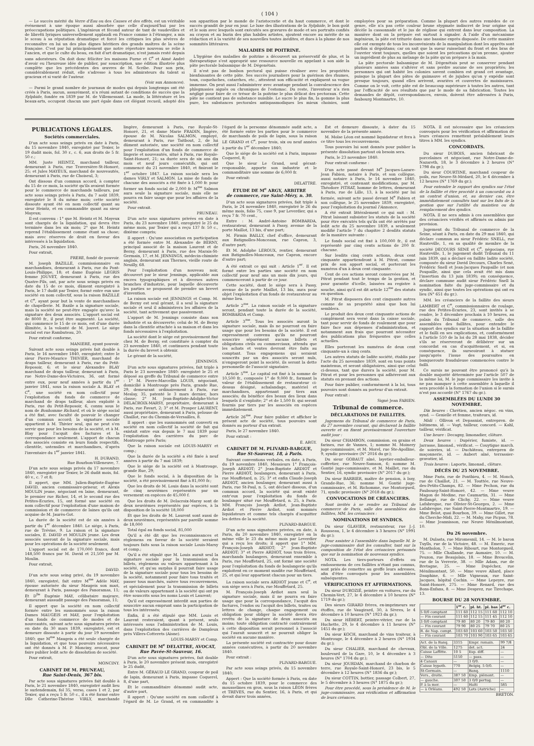( 104 )
— Le succès mérité du Verre d'Eau ou des Causes et des effets, est un véritable événement à une époque aussi absorbée que celle d'aujourd'hui par les préoccupations politiques. L'ingénieux et fécond auteur de tant de vaudevilles et de libretti lyriques universellement applaudi en France comme à l'étranger, a mis le sceau à sa réputation dramatique et forcé les critiques les plus sévères de reconnaître en lui un des plus dignes héritiers des grands maîtres de la scène française. C'est par lui principalement que notre répertoire nouveau se relie à l'ancien, et que le culte du beau, en fait d'art dramatique, n'est jamais resté depuis sans adorateurs. On doit donc féliciter les maisons Furne et C<sup>e</sup> et Aimé André d'avoir eu l'heureuse idée de publier, par souscription, une édition illustrée plus complète que les précédentes des œuvres de M. Scribe. Pour son prix, considérablement réduit, elle s'adresse à tous les admirateurs du talent si gracieux et si varié de l'auteur.
(Voir aux Annonces).
— Parmi le grand nombre de journaux de modes qui depuis longtemps ont été créés à Paris, aucun, assurément, n'a réuni autant de conditions de succès que la Sylphide, fondée en 1839 par M. de Villemessant. La mode, la littérature et les beaux-arts, occupent chacun une part égale dans cet élégant recueil, adopté dès son apparition par le monde de l'aristocratie et du haut commerce, et dont le succès grandit de jour en jour. Le luxe des illustrations de la Sylphide, le bon goût et le soin avec lesquels sont exécutés ses gravures de mode et ses portraits confiés au crayon et au burin des plus habiles artistes, ajoutent encore au mérite de sa rédaction et à la variété de ses nouvelles toutes inédites, et dues à la plume de nos sommités littéraires.
MALADIES DE POITRINE.
L'hygiène des maladies de poitrine a découvert un préservatif de plus, et la thérapeutique s'est approprié une ressource nouvelle en appelant à son aide la pâte pectorale balsamique de M. Dégenétais.
Il n'est pas de bonbon pectoral qui puisse rivaliser avec les propriétés bienfaisantes de cette pâte. Ses succès journaliers pour la guérison des rhumes, toux, coqueluches, catarrhes, etc., attestent son efficacité et expliquent sa vogue immense. On peut aussi l'administrer avec avantage pendant la convalescence des phlegmasies aiguës ou chroniques de l'estomac. Du reste, l'inventeur n'a rien négligé pour faire de ce trésor de la poitrine le plus délicat des pectoraux. Cette pâte ne contient pas de substance nuisible. Le sucre le plus fin, la gomme la plus pure, les substances pectorales antispasmodiques les mieux choisies, sont employées pour sa préparation. Comme la plupart des autres remèdes de ce genre, elle n'a pas cette couleur brune stygmate indiscret de leur origine qui décèle la cassonnade et le jus de réglisse qui entrent dans leur composition. La manière dont on la prépare est surtout à signaler. A l'aide d'un mécanisme ingénieux, la pâte est triturée dans une bassine exprès disposée. De cette manière elle est exempte de tous les inconvénients de la manipulation dont les apprêts sont parfois si dégoûtans; car on sait que la sueur ruisselant du front et des bras de l'ouvrier vient toujours, quelles que soient les précautions qu'on prenne, ajouter un ingrédient de plus au mélange de la pâte qu'on prépare à la main.
La pâte pectorale balsamique de M. Dégenétais peut se conserver pendant plusieurs années sans s'altérer et sans perdre aucune de ses propriétés; les personnes qui ont habité les colonies savent combien est grand cet avantage, puisque la plupart des pâtes de guimauve et de jujubes qu'on y expédie sont presque toujours, quand elles arrivent, avariées et couvertes de moisissures. Comme on le voit, cette pâte est de beaucoup supérieure à toutes les autres, tant par l'efficacité de ses résultats que par le mode de sa fabrication. Toutes les demandes de dépôt, correspondances, envois, doivent être adressées à Paris, faubourg Montmartre, 10.
PUBLICATIONS LÉGALES.
Sociétés commerciales.
D'un acte sous seings privés en date à Paris, du 15 novembre 1840, enregistré par Texier, le 19 dudit mois, fol. 30 r., c. 6, aux droits de 5 fr. 50 c.;
MM. Juste HEINTZ, marchand tailleur, demeurant à Paris, rue Traversière-St-Honoré, 25; et Jules MAYEUX, marchand de nouveautés, demeurant à Paris, rue de Choiseul, 3;
Ont dissous d'un commun accord, à compter du 15 de ce mois, la société qu'ils avaient formée pour le commerce de marchands tailleurs, par acte sous seings privés à Paris, du 7 août 1839, enregistré le 8 du même mois; cette société dissoute ayant été en nom collectif quant au sieur Heintz, et en commandite quant au sieur Mayeux;
Il est convenu : 1° que M. Heintz et M. Mayeux sont chargés de la liquidation, qui devra être terminée dans les six mois; 2° que M. Heintz reprend l'établissement comme étant sa chose; mais avec réserves de droit en faveur des intéressés à la liquidation.
Paris, 26 novembre 1840.
Pour extrait,
FRERE, fondé de pouvoir.
M. Joseph BAZILLE, commissionnaire en marchandises, demeurant à Paris, rue du Pont-Louis-Philippe, 18; et dame Eugénie LEGRIS femme JOUVET, demeurant à Paris, rue des Quatre-Fils, ont, par acte sous seings privés en date du 15 de ce mois, dûment enregistré à Paris, le 17 dudit par Texier, formé entre eux une société en nom collectif, sous la raison BAZILLE et C<sup>e</sup>, ayant pour but la vente de marchandises de chapellerie. M. Bazile a la signature sociale, mais la société ne peut-être engagée qu'avec la signature des deux associés. L'apport social est de 8000 fr., il peut être augmenté. La société, qui commence le 15 de ce mois, est d'une durée illimitée, à la volonté de M. Jouvet. Le siége social est rue Rambuteau, 20.
Pour extrait conforme,
MANIERE, ayant pouvoir.
Suivant acte sous seings privés fait double à Paris, le 16 novembre 1840, enregistré; entre le sieur Pierre-Maurice THIVIER, marchand de draps tailleur, demeurant à Paris, rue du Petit-Reposoir, 6; et le sieur Alexandre BLAY marchand de draps tailleur, demeurant à Paris, rue Notre-Dame-des-Victoires, 36, ont formé entre eux, pour neuf années à partir du 1<sup>er</sup> janvier 1841, sous la raison sociale A. BLAY et C<sup>e</sup>, une société en nom collectif pour l'exploitation du fonds de commerce de marchand de draps tailleur, alors exploité à Paris, rue du Petit-Reposoir, 6, connu sous le nom de Bonhomme Richard, et où le siége social a été fixé, avec faculté de pouvoir le changer d'un commun accord; la signature sociale appartient à M. Thivier seul, qui ne peut s'en servir que pour les besoins de la société, et à M. Blay pour l'acquit des factures et la correspondance seulement. L'apport de chacun des associés consiste en leurs fonds respectifs, clientèle, ustensiles et marchandises, d'après l'inventaire du 1<sup>er</sup> janvier 1841.
H. DURAND,
Rue Bourbon-Villeneuve, 7.
D'un acte sous seings privés du 17 novembre 1840, enregistré par Texier, le 26 dudit mois, fol. 40 v., c. 7 et 8;
Il appert, que MM. Julien-Baptiste-Eugène DAVID, ancien commissaire-priseur, et Alexis MOULIN jeune, négociant en laine, demeurant, le premier rue Richer, 14, et le second rue des Petites-Ecuries, 15, ont formé une société en nom collectif pour l'exploitation d'une maison de commission et de commerce de laines qu'ils ont acquise de M. Jaurès-Got.
La durée de la société est de six années à partir du 1<sup>er</sup> décembre 1840. Le siége, à Paris, rue de Trévise, 9. La raison et la signature sociales, E. DAVID et MOULIN jeune. Les deux associés useront de la signature sociale, mais pour les opérations de la société seulement.
L'apport social est de 170,000 francs, dont 148,500 francs par M. David et 21,500 par M. Moulin.
Pour extrait,
DAVID.
D'un acte sous seing privé, du 19 novembre 1840, enregistré, fait entre M<sup>me</sup> Adèle MAY, épouse autorisée du sieur Maugeis son mari, demeurant à Paris, passage des Panoramas, 11; Et D<sup>lle</sup> Eugénie MAY, célibataire majeure, demeurant aussudit passage des Panoramas, 11;
Il appert que la société en nom collectif formée entre les susnommés sous la raison Dames MAUGEIS et MAY, pour l'exploitation d'un fonds de commerce de modes et de nouveautés, suivant acte sous signatures privées en date du 30 mars 1839, enregistré, est et demeure dissoute à partir du jour 19 novembre 1840; que M<sup>me</sup> Maugeis a été seule chargée de la liquidation, et que tous pouvoirs nécessaires ont été donnés à M. P. Monciny, avocat, pour faire publier ledit acte de dissolution de société.
Pour extrait,
MONCINY.
CABINET DE M. PRUNEAU,
Rue Saint-Denis, 367 bis.
Par acte sous signatures privées fait double à Paris, le 21 novembre 1840, enregistré audit lieu le surlendemain, fol 35, verso, cases 1 et 2, par Texier, qui a reçu 5 fr. 50 c., il a été formé entre Dlle Catherine-Thérèse VIRLY, marchande lingère, demeurant à Paris, rue Royale-St-Honoré, 21, et dame Marie FRADIN, lingère, épouse de M. Nicolas SALMON, employé, demeurant à Paris, rue Taitbout, 2, de lui dûment autorisée, une société en nom collectif pour l'exploitation d'un fonds de commerce de lingerie et nouveautés, situé à Paris, rue Royale-Saint-Honoré, 21; sa durée sera de six ans dix mois et neuf jours consécutifs, qui ont commencé du 21 novembre 1840, et finiront le 1<sup>er</sup> octobre 1847. La raison sociale sera les dames VIRLY et SALMON. La mise de fonds de chacune des associés a été fixée à 1,000 fr. pour former un fonds social de 2,000 fr. M<sup>me</sup> Salmon aura seule la signature sociale, mais elle ne pourra en faire usage que pour les affaires de la société.
Pour extrait.
PRUNEAU.
D'un acte sous signatures privées en date à Paris, du 23 novembre 1840, enregistré le 25 du même mois, par Texier qui a reçu 137 fr. 50 c., dixième compris;
Il appert : Qu'une association en participation a été formée entre M. Alexandre de BERNY, principal associé de la maison Laurent et de Berny, demeurant à Paris, rue des Marais-St-Germain, 17, et M. JENNINGS, médecin-chimiste anglais, demeurant aux Thernes, vieille route de Neuilly, 68.
Pour l'exploitation d'un nouveau noir, découvert par le sieur Jennings, applicable aux encres typographiques et à diverses autres branches d'industrie, pour laquelle découverte les parties se proposent de prendre un brevet d'invention.
La raison sociale est JENNINGS et Comp. M. de Berny est seul gérant, il a seul la signature sociale et seul il administrera les affaires de la société, tant activement que passivement.
L'apport de M. Jennings consiste dans son industrie et sa découverte; celui de M. de Berny dans la clientèle attachée à sa maison et dans les fonds nécessaires à l'exploitation.
La société dont le siége est provisoirement fixé chez M. de Berny, est constituée à compter du 23 novembre 1840, et continuera pendant toute la durée du brevet à obtenir.
Le gérant de la société,
JENNINGS.
D'un acte sous signatures privées, fait triple à Paris le 23 novembre 1840: enregistré le 25 et déposé au greffe du Tribunal de commerce entre : 1° M. Pierre-Marcellin LOUIS, négociant, domicilié à Montrouge près Paris, grande Rue, 29, demeurant ordinairement à Paris, rue Meslay, 35, patenté le 3 mars dernier, hors classe; 2° M. Jean-Baptiste-Adolphe-Victor DELACROIX-MARSY, propriétaire, demeurant à Paris, rue Favart, 2; 3° et M. Prosper LAURENT, aussi propriétaire, demeurant à Paris, pelouse de Chaillot, rue du Chemin-de-Versailles, 8.
Il appert : que les susnommés ont converti en société en nom collectif la société de fait qui existait entre eux depuis le 7 mai 1839 pour l'exploitation des carrières du parc de Montrouge près Paris;
Que la raison sociale est LOUIS-MARSY et comp.;
Que la durée de la société a été fixée à neuf années à partir du 7 mai 1839;
Que le siége de la société est à Montrouge, grande Rue, 29;
Que le fonds social, à la disposition de la société, a été provisoirement fixé à 81,000 fr.;
Que les droits de M. Louis dans la société sont de cinq neuvièmes représentés par un versement en espèces de 45,000 f.
Que les droits de M. Delacroix-Marsy sont de deux neuvièmes représentés par espèces, à la disposition de la société 18,000
Et que les droits de M. Laurent sont aussi de deux neuvièmes, représentés par pareille somme de 18,000
Total égal au fonds social, 81,000
Qu'il a été dit que les reconnaissances et règlemens en faveur de la société seraient toujours faits sous la raison sociale Louis-Marsy et comp.;
Qu'il a été stipulé que M. Louis aurait seul la signature sociale pour la transmission des billets, règlemens ou valeurs appartenant à la société, et qu'au surplus il pourrait faire usage de la signature sociale pour tous les besoins de la société, notamment pour faire tous traités et passer tous marchés, suivre tous recouvremens, et spécialement pour la transmission de billets ou de valeurs appartenant à la société qui ont pu être souscrits sous les noms Louis et Laurent;
Qu'il est expressément interdit aux parties de souscrire aucun emprunt sans la participation de tous les intéressés;
Enfin, il a été stipulé que MM. Louis et Laurent resteraient, quant à présent, seuls intéressés sous l'administration de M. Louis, dans l'exploitation des carrières de Dampleux près Villers-Cotterets (Aisne).
LOUIS-MARSY et Comp.
CABINET DE M<sup>e</sup> DELATTRE, AVOCAT,
Rue Pavée-St-Sauveur, 16.
D'un acte sous signatures privées, fait double à Paris, le 20 novembre présent mois, enregistré le 25 dudit,
Entre M. GÉRAUD LE GRAND, coupeur de poil de lapin, demeurant à Paris, impasse Coquerel, 8, d'une part,
Et le commanditaire dénommé audit acte, d'autre part,
Il appert : Qu'une société en nom collectif à l'égard de M. Le Grand, et en commandite à l'égard de la personne dénommée audit acte, a été formée entre les parties pour le commerce de marchands de poils de lapin, sous la raison LE GRAND et C<sup>e</sup>, pour trois, six ou neuf années à partir du 1<sup>er</sup> décembre 1840;
Que le siége de la société est à Paris, impasse Coquerel, 8;
Que le sieur Le Grand, seul gérant-responsable, apporte son industrie et le commanditaire une somme de 6,000 fr.
Pour extrait:
DELATTRE.
ÉTUDE DE M<sup>e</sup> ARGY, ARBITRE
de commerce, rue Saint-Méry, n. 30.
D'un acte sous signatures privées, fait triple à Paris, le 24 novembre 1840, enregistré le 26 du même mois, folio 75, case 9, par Leverdier, qui a reçu 7 fr. 70 cent.,
Entre : M. André-Antoine BOMBARDA, restaurateur, demeurant à Passy, avenue de la porte Maillot, 13 bis, d'une part;
M. Firmin BAILLY, chef d'office, demeurant aux Batignolles-Monceaux, rue Capron, 3, d'autre part;
Et M. Adolphe LEROUX, rentier, demeurant aux Batignolles-Monceaux, rue Capron, encore d'autre part;
A été extrait ce qui suit : Article 1<sup>er</sup>. Il est formé entre les parties une société en nom collectif pour neuf ans un mois dix jours, qui commenceront à partir de ce jour.
Cette société, dont le siége sera à Passy, avenue de la porte Maillot, 13 bis, aura pour objet l'exploitation d'un fonds de restaurateur au même lieu.
Article 2<sup>me</sup>. La raison sociale et la signature seront, pendant toute la durée de la société, BOMBARDA et Comp.
Article 3<sup>me</sup>. Tous les associés auront la signature sociale, mais ils ne pourront en faire usage que pour les besoins de la société. Il est expressément convenu qu'ils ne pourront souscrire séparément aucuns billets et obligations civils ou commerciaux, attendu que les achats et ventes devront être faits au comptant. Tous engagemens qui seraient souscrits par un des associés seront nuls, n'engageront point la société, ils seront la dette personnelle de l'associé signataire.
Article 5<sup>me</sup>. Le capital est fixé à la somme de 10,500 fr., composée 1° de 9,000 fr., formant la valeur de l'établissement de restaurateur ci-dessus désigné, achalandage, matériel et marchandises, appartenant par tiers aux associés; du bénéfice des beaux des lieux dans lesquels il s'exploite; 2° et de 1,500 fr. qui seront fournis par tiers par les associés en espèces immédiatement.
Article 26<sup>me</sup>. Pour faire publier et afficher le présent acte de société, tous pouvoirs sont donnés au porteur d'un extrait.
Paris, le 27 novembre 1840.
Pour extrait :
E. ARGY.
CABINET DE M. PLIVARD-BARGUE,
Rue St-Sauveur, 18, à Paris.
Suivant conventions verbales, en date, à Paris, du 19 novembre 1840, Messieurs 1° François-Joseph ARDIOT; 2° Jean-Baptiste ARDIOT et Pierre ARDIOT, boulangers, demeurant à Paris, rue Mouffetard, n. 25; 3° et enfin Claude-Joseph ARDIOT, ancien boulanger, demeurant aussi à Paris, rue St-Paul, n. 5, ont déclaré dissous, d'un commun accord, la société qui avait existé entr'eux pour l'exploitation du fonds de boulanger situé rue Mouffetard, n. 25, à Paris. MM. François Joseph Ardiot, Jean-Baptiste Ardiot et Pierre Ardiot, sont nommés liquidateurs et comme tels chargés d'acquitter les dettes de la société.
PLIVARD-BARGUE.
D'un acte sous signatures privées, en date, à Paris, du 20 novembre 1840, enregistré en la même ville le 23 du même mois par Leverdier qui a reçu les droits; il appert que 1° MM. François-Joseph ARDIOT; 2° Jean-Baptiste ARDIOT; 3° et Pierre ARDIOT, tous trois frères, marchands boulangers, demeurant ensemble à Paris, rue Mouffetard, 25, ont formé une société pour l'exploitation du fonds de boulangerie qu'ils exploitent en ce moment susdite rue Mouffetard, 25, et qui leur appartient chacun pour un tiers.
La raison sociale sera ARDIOT jeune et C<sup>e</sup>, et son siége sera à Paris, rue Mouffetard, 25.
M. François-Joseph Ardiot aura seul la signature sociale, mais il ne pourra en faire usage que pour la correspondance, l'acquit des factures, l'endos ou l'acquit des billets, traites ou lettres de change, chaque engagement ou obligation pour obliger la société devra être revêtu de la signature de deux associés au moins; toute obligation contracté contrairement à cette disposition serait personnel à l'associé qui l'aurait souscrit et ne pourrait obliger la société en aucune manière.
La présente société est contractée pour douze années consécutives, à partir du 20 novembre 1840.
Pour extrait :
PLIVARD-BARGUE.
Par acte sous seings privés, du 15 novembre 1840;
Appert : Que la société formée à Paris, en date du 15 octobre 1839, pour le commerce des mousselines en gros, sous la raison LÉON frères et TREVES, rue du Sentier, 16, à Paris, et qui devait durer trois années,
Est et demeure dissoute, à dater du 15 novembre de la présente année.
M. Moïse Léon est nommé liquidateur et fera à ce titre tous les recouvremens.
Tous pouvoirs lui sont donnés pour publier la présente dissolution partout où besoin sera.
Paris, le 23 novembre 1840.
Pour extrait conforme :
D'un acte passé devant M<sup>e</sup> Jacques-Lazare-Jean Fabien, notaire à Paris, et son collègue, aussi notaire à Paris, le 14 novembre 1840, enregistré, et contenant modifications, par M. Théodore PITRAT, homme de lettres, demeurant à Paris, rue de Lille, 13, à la société par lui formée, suivant acte passé devant M<sup>e</sup> Fabien et son collègue, le 25 novembre 1839, enregistré, pour l'exploitation du journal l'Annonce,
A été extrait littéralement ce qui suit : M. Pitrat laissant subsister les statuts de la société pour être exécutés tels qu'ils ont été arrêtés par ledit acte du 25 novembre 1839, a seulement modifié l'article 7 du chapitre 2 desdits statuts de la manière suivante :
Le fonds social est fixé à 100,000 fr., il est représenté par cinq cents actions de 200 fr. chacune.
Sur lesdits cinq cents actions, deux cent cinquante appartiendront à M. Pitrat, comme prix de son apport social, et porteront les numéros d'un à deux cent cinquante.
Cent de ces actions seront conservées par M. Pitrat pendant tout le temps de la gestion, et pour garantie d'icelle, laissées au registre à souche, ainsi qu'il est dit article 12<sup>me</sup> des statuts en question.
M. Pitrat disposera des cent cinquante autres comme de sa propriété ainsi que bon lui semblera.
Le produit des deux cent cinquante actions de complément sera versé dans la caisse sociale, tant pour servir de fonds de roulement que pour faire face aux dépenses d'administration, et notamment aux frais que pourront nécessiter des publications plus fréquentes que celles actuelles.
Elles porteront les numéros de deux cent cinquante-un à cinq cents.
Les autres statuts de ladite société, établis par l'acte du 25 novembre 1839, sont en tous points maintenus, et seront obligatoires, ainsi que celui ci-dessus, tant que durera la société, pour M. Pitrat et pour les personnes qui adhéreront aux statuts en prenant des actions.
Pour faire publier, conformément à la loi, tous pouvoirs sont donnés au porteur d'un extrait.
Pour extrait :
Signé Jean FABIEN.
Tribunal de commerce.
DÉCLARATIONS DE FAILLITES.
Jugemens du Tribunal de commerce de Paris, du 27 novembre courant, qui déclarent la faillite ouverte et en fixent provisoirement l'ouverture audit jour :
Du sieur CHAMBON, commission. en grains et farines, rue de Vannes, 1; nomme M. Moinery juge-commissaire, et M. Morel, rue Ste-Apolline, 9, syndic provisoire (N° 2016 du gr.);
Du sieur GOBAUT aîné, layetier-emballeur-coffretier, rue Neuve-Samson, 6; nomme M. Gontié juge-commissaire, et M. Maillet, rue du Sentier, 16, syndic provisoire (N° 2017 du gr.);
Du sieur BARBIER, maître de pension, à Issy, Grande-Rue, 36; nomme M. Gontié juge-commissaire, et M. Richomme, rue Montorgueil, 71, syndic provisoire (N° 2018 du gr.);
CONVOCATIONS DE CRÉANCIERS.
Sont invités à se rendre au Tribunal de commerce de Paris, salle des assemblées des faillites, MM. les créanciers :
NOMINATIONS DE SYNDICS.
Du sieur GLAVIER, restaurateur, rue J.-J. Rousseau, 1, le 4 décembre à 3 heures (N° 1991 du gr.);
Pour assister à l'assemblée dans laquelle M. le juge-commissaire doit les consulter, tant sur la composition de l'état des créanciers présumés que sur la nomination de nouveaux syndics.
NOTA. Les tiers-porteurs d'effets ou endossemens de ces faillites n'étant pas connus, sont priés de remettre au greffe leurs adresses, afin d'être convoqués pour les assemblées subséquentes.
VÉRIFICATIONS ET AFFIRMATIONS.
Du sieur DUROZIÉ, peintre en voitures, rue du Chemin-Vert, 27, le 4 décembre à 10 heures (N° 1719 du gr.);
Des sieurs GIRARD frères, ex-imprimeurs sur étoffes, rue de Vaugirard, 30, à Sèvres, le 4 décembre à 10 heures (N° 1923 du gr.);
Du sieur HÉBERT, peintre-vitrier, rue de la Huchette, 29, le 4 décembre à 11 heures (N° 1451 du gr.);
Du sieur KOCH, marchand de vins traiteur, à Montrouge, le 4 décembre à 2 heures (N° 1934 du gr.);
Du sieur CHALIER, marchand de chevaux, boulevard de la Gare, 10, le 4 décembre à 3 heures (N° 1704 du gr.);
Du sieur JOURDAN, marchand de charbon de terre, rue Royale-Saint-Honoré, 23 bis, le 5 décembre à 12 heures (N° 1836 du gr.);
Du sieur COTTIN, bottier, passage Colbert, 27, le 5 décembre à 3 heures (N° 1875 du gr.);
Pour être procédé, sous la présidence de M. le juge-commissaire, aux vérification et affirmation de leurs créances.
NOTA. Il est nécessaire que les créanciers convoqués pour les vérification et affirmation de leurs créances remettent préalablement leurs titres à MM. les syndics.
CONCORDATS.
Du sieur DUBOIS, ancien fabricant de porcelaines et négociant, rue Notre-Dame-de-Nazareth, 18, le 3 décembre à 2 heures (N° 1798 du gr.);
Du sieur COURTINE, marchand coupeur de poils, rue Neuve-St-Médard, 20, le 4 décembre à 12 heures (N° 1769 du gr.);
Pour entendre le rapport des syndics sur l'état de la faillite et être procédé à un concordat ou à un contrat d'union, et, au dernier cas, être immédiatement consultés tant sur les faits de la gestion que sur l'utilité du maintien ou du remplacement des syndics.
NOTA. Il ne sera admis à ces assemblées que des créanciers vérifiés et affirmés ou admis par provision.
Jugement du Tribunal de commerce de la Seine, séant à Paris, en date du 29 mai 1840, qui déclare commun au sieur Frédéric SNELL, rue Hauteville, 1, en sa qualité de membre de la société DECOURS SENE et C<sup>e</sup>, négocians, rue Hauteville, 1, le jugement dudit Tribunal du 11 juin 1839, qui a déclaré en faillite ladite société, composée du sieur David Decours, Charles Sené, Frédéric Snell et Jean-Jacques Paupaille (et non Poupaille, ainsi que cela avait été mis dans l'insertion du 13 juin 1839); en conséquence, déclare commune audit sieur Frédéric Snell la nomination faite du juge-commissaire et du syndic, ainsi que toutes les opérations qui ont eu lieu (N° 651 du gr.).
MM. les créanciers de la faillite des sieurs LAMBERT et C<sup>e</sup>, commissionnaires de roulage, rue des Petites-Ecuries, 23, sont invités à se rendre, le 3 décembre prochain à 10 heures, au palais du Tribunal de commerce, salle des assemblées des faillites, pour entendre le rapport des syndics sur la situation de la faillite et le failli en ses explications, et, conformément à l'article 510 de la loi du 28 mai 1838, décider s'ils se réserveront de délibérer sur un concordat en cas d'acquittement, et si, en conséquence, ils surseoiront à statuer jusqu'après l'issue des poursuites en banqueroute frauduleuse commencées contre le failli.
Ce sursis ne pouvant être prononcé qu'à la double majorité déterminée par l'article 507 de la même loi, M. le juge commissaire les invite à ne pas manquer à cette assemblée à laquelle il sera procédé à la formation de l'union si le sursis n'est pas accordé (N° 1767 du gr.).
ASSEMBLÉES DU LUNDI 30 NOVEMBRE.
Dix heures : Chrétien, ancien négoc. en vins, synd. — Genielle et femme, traiteurs, id.
Midi : Ollivon et Depasniat, entrepren. de bâtimens, id. — Vogt, tailleur, concord. — Kahl, tailleur, vérificat.
Une heure : Decagny, limonadier, clôture.
Deux heures : Dupérier, fumiste, id. — Jarrasse, limonad., vérificat. — Couytigue march. de soieries, id. — Duchâteau, entrepren de maçonnerie, id. — Aubert aîné, terrassier-gravatier, id.
Trois heures : Laporte, limonad., clôture.
DÉCÈS DU 25 NOVEMBRE.
Mme Paris, rue de Ponthieu, 4. — M. Monch, rue de Chaillot, 21. — M. Touttée, rue Neuve-des-Petits-Champs, 82. — Mme Pechon, rue du Faubourg-Saint-Honoré, 42. — Mme veuve Magon de Medine, rue Caumartin, 31. — Mme Bellangé, rue de Clichy, 22. — Mme veuve Lafabregue, rue Olivier-St-Georges, 2. — Mme Lafabregue, rue Saint-Pierre-Montmartre, 19. — Mme Belot, quai Bourbon, 39. — Mme Gillet, rue du Cherche-Midi, 22. — M. Mahy, rue Picpus, 78. — Mme Jeannisson, rue Neuve Ménilmontant, 10.
Du 26 novembre.
M. Dulasta, rue Miromesnil, 14. — M. le baron Tuylls, rue de la Victoire, 48. — M. Emeric, rue Montholon, 7. — Mme Ribourt, rue Montorgueil, 75. — Mlle Challande, rue Aumaire, 10. — M. Peuzon, rue Beaujolais, 18. — Mme Breucelin, rue de la Verrerie, 38. — Mlle Adam, rue de Bretagne, 25. — Mme Dupéchez, rue Ménilmontant, 50. — Mme veuve Allard, place Dauphine, 6. — Mlle Vigneaux, rue Saint-Jacques, hôpital Cochin. — Mme Lepeyre, rue Saint-Honoré, 275. — Mme Renard, rue des Bons-Enfans, 8. — Mme Desprez, rue Tirechape, 13.
BOURSE DU 28 NOVEMBRE.
| | 1<sup>er</sup> c. | pl. ht. | pl. bas | d<sup>er</sup> c. |
| --- | --- | --- | --- | --- |
| 5 0/0 comptant | 111 60 | 112 15 | 111 60 | 112 10 |
| — Fin courant | 111 60 | 112 15 | 111 45 | 112 10 |
| 3 0/0 comptant | 79 80 | 80 20 | 79 80 | 80 20 |
| — Fin courant | 79 90 | 80 25 | 79 70 | 80 25 |
| R. de Nap. compt. | 103 60 | 103 60 | 103 50 | 103 50 |
| — Fin courant | 103 70 | 103 90 | 103 65 | 103 65 |
| Act. de la Banq. | 3315 | Empr. romain. | 99 7/8 |
| Obl. de la Ville. | 1275 | det. act. | 24 |
| Caisse Laffitte. | 10 5 | Esp. diff. | — |
| — Dito | 5150 | — pass. | — |
| 4 Canaux | — | 3 0/0. | — |
| Caisse hypoth. | 770 | Belgiq. 5 0/0. | — |
| St-Germain. | — | Banq. | 1110 |
| Vers., droite. | 387 50 | Emp. piémont. | — |
| — gauche. | 307 50 | 3 0/0 portug. | — |
| P. à la mer. | — | Haïti | 585 |
| — à Orléans. | 492 50 | Lots (Autriche) | — |
BRETON.